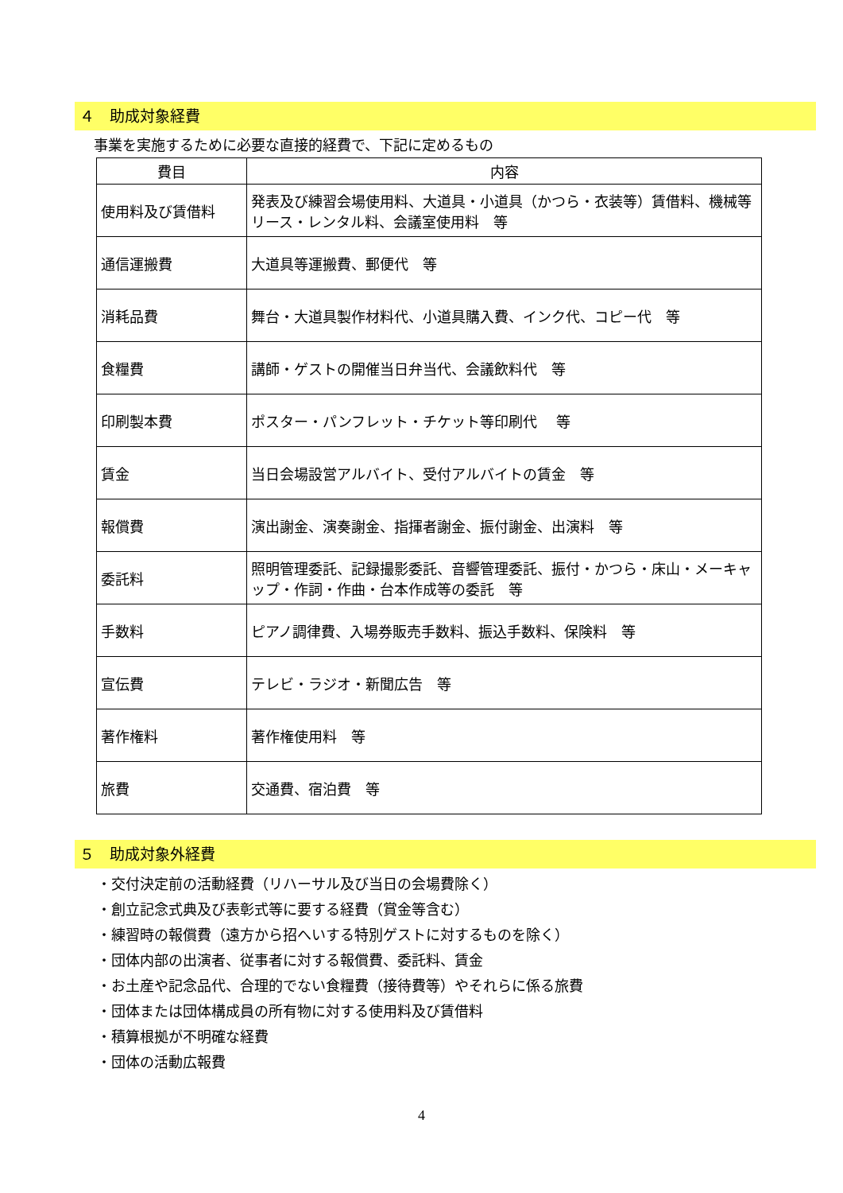４　助成対象経費
事業を実施するために必要な直接的経費で、下記に定めるもの
| 費目 | 内容 |
| --- | --- |
| 使用料及び賃借料 | 発表及び練習会場使用料、大道具・小道具（かつら・衣装等）賃借料、機械等リース・レンタル料、会議室使用料 等 |
| 通信運搬費 | 大道具等運搬費、郵便代 等 |
| 消耗品費 | 舞台・大道具製作材料代、小道具購入費、インク代、コピー代 等 |
| 食糧費 | 講師・ゲストの開催当日弁当代、会議飲料代 等 |
| 印刷製本費 | ポスター・パンフレット・チケット等印刷代 等 |
| 賃金 | 当日会場設営アルバイト、受付アルバイトの賃金 等 |
| 報償費 | 演出謝金、演奏謝金、指揮者謝金、振付謝金、出演料 等 |
| 委託料 | 照明管理委託、記録撮影委託、音響管理委託、振付・かつら・床山・メーキャップ・作詞・作曲・台本作成等の委託 等 |
| 手数料 | ピアノ調律費、入場券販売手数料、振込手数料、保険料 等 |
| 宣伝費 | テレビ・ラジオ・新聞広告 等 |
| 著作権料 | 著作権使用料 等 |
| 旅費 | 交通費、宿泊費 等 |
５　助成対象外経費
・交付決定前の活動経費（リハーサル及び当日の会場費除く）
・創立記念式典及び表彰式等に要する経費（賞金等含む）
・練習時の報償費（遠方から招へいする特別ゲストに対するものを除く）
・団体内部の出演者、従事者に対する報償費、委託料、賃金
・お土産や記念品代、合理的でない食糧費（接待費等）やそれらに係る旅費
・団体または団体構成員の所有物に対する使用料及び賃借料
・積算根拠が不明確な経費
・団体の活動広報費
4